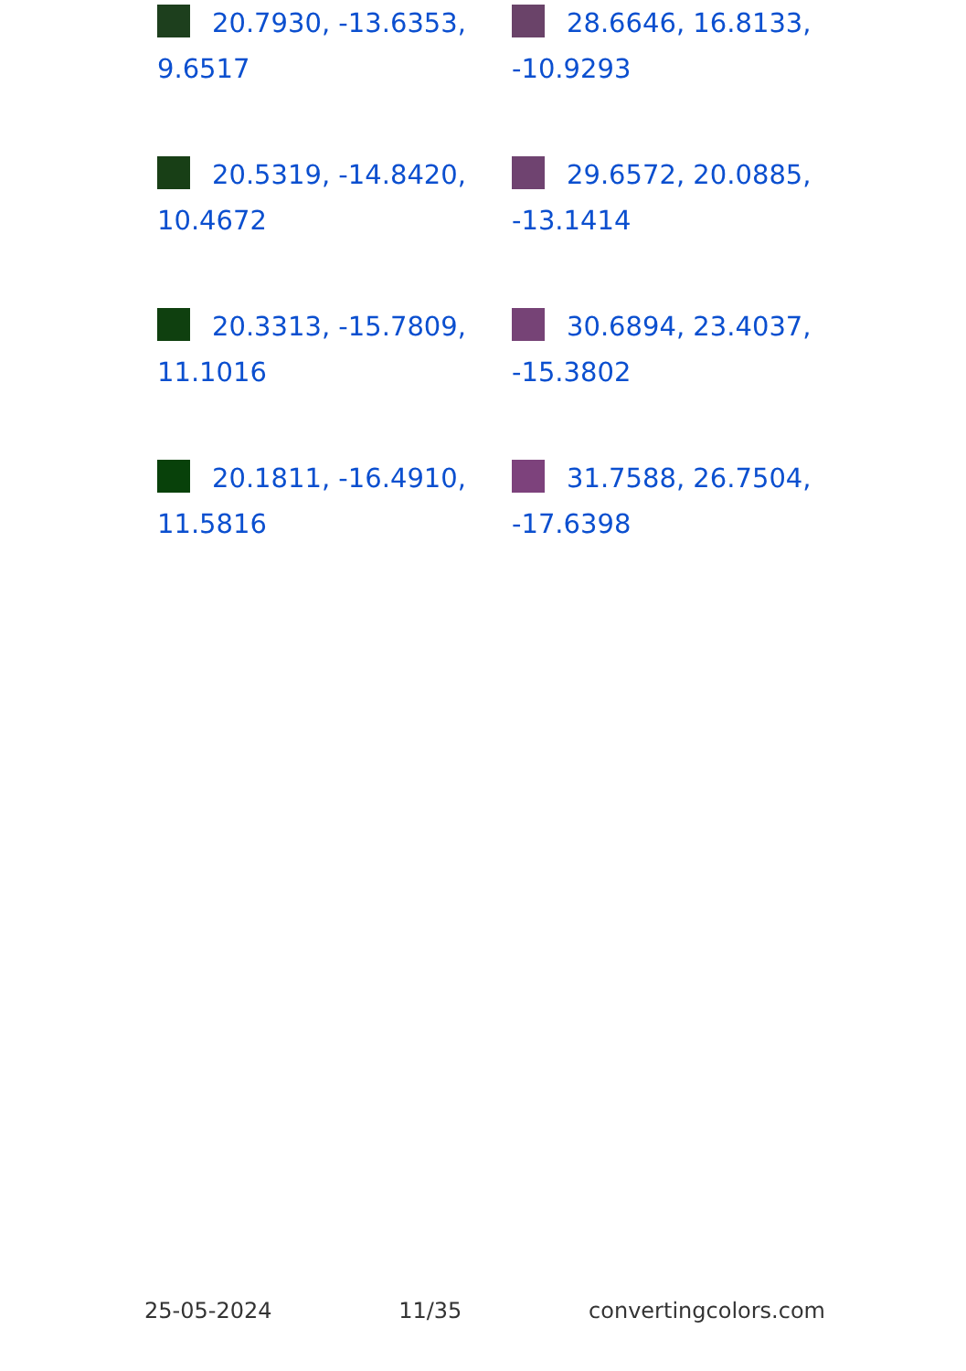20.7930, -13.6353, 9.6517
28.6646, 16.8133, -10.9293
20.5319, -14.8420, 10.4672
29.6572, 20.0885, -13.1414
20.3313, -15.7809, 11.1016
30.6894, 23.4037, -15.3802
20.1811, -16.4910, 11.5816
31.7588, 26.7504, -17.6398
25-05-2024 11/35 convertingcolors.com